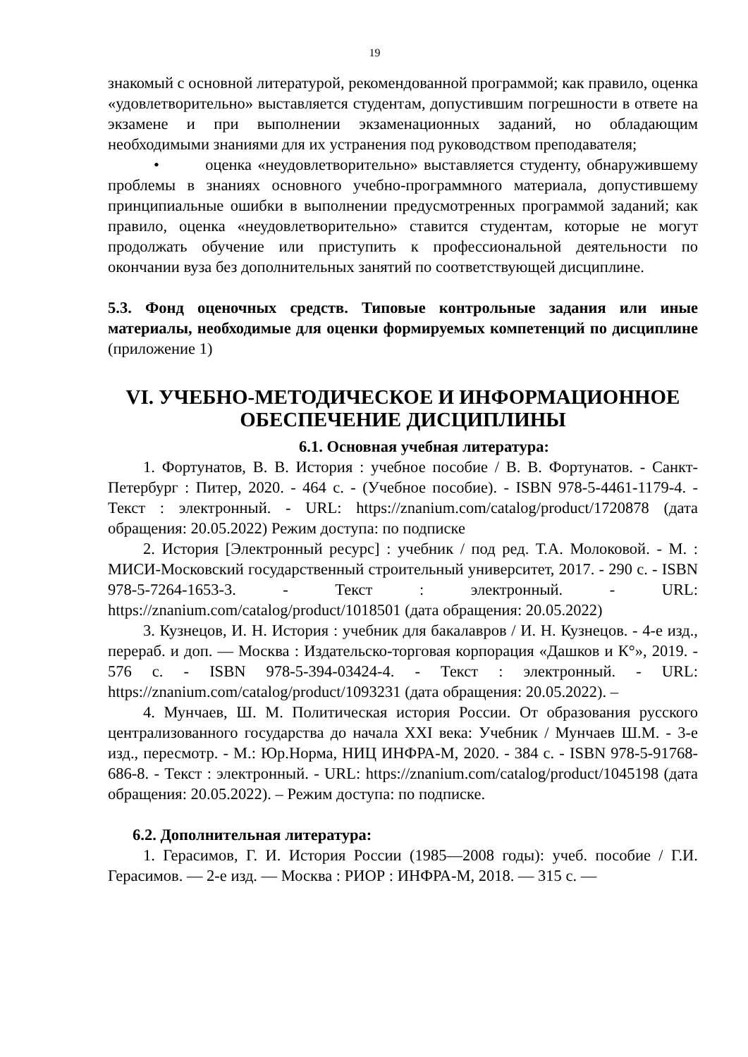19
знакомый с основной литературой, рекомендованной программой; как правило, оценка «удовлетворительно» выставляется студентам, допустившим погрешности в ответе на экзамене и при выполнении экзаменационных заданий, но обладающим необходимыми знаниями для их устранения под руководством преподавателя;
• оценка «неудовлетворительно» выставляется студенту, обнаружившему проблемы в знаниях основного учебно-программного материала, допустившему принципиальные ошибки в выполнении предусмотренных программой заданий; как правило, оценка «неудовлетворительно» ставится студентам, которые не могут продолжать обучение или приступить к профессиональной деятельности по окончании вуза без дополнительных занятий по соответствующей дисциплине.
5.3. Фонд оценочных средств. Типовые контрольные задания или иные материалы, необходимые для оценки формируемых компетенций по дисциплине (приложение 1)
VI. УЧЕБНО-МЕТОДИЧЕСКОЕ И ИНФОРМАЦИОННОЕ ОБЕСПЕЧЕНИЕ ДИСЦИПЛИНЫ
6.1. Основная учебная литература:
1. Фортунатов, В. В. История : учебное пособие / В. В. Фортунатов. - Санкт-Петербург : Питер, 2020. - 464 с. - (Учебное пособие). - ISBN 978-5-4461-1179-4. - Текст : электронный. - URL: https://znanium.com/catalog/product/1720878 (дата обращения: 20.05.2022) Режим доступа: по подписке
2. История [Электронный ресурс] : учебник / под ред. Т.А. Молоковой. - М. : МИСИ-Московский государственный строительный университет, 2017. - 290 с. - ISBN 978-5-7264-1653-3. - Текст : электронный. - URL: https://znanium.com/catalog/product/1018501 (дата обращения: 20.05.2022)
3. Кузнецов, И. Н. История : учебник для бакалавров / И. Н. Кузнецов. - 4-е изд., перераб. и доп. — Москва : Издательско-торговая корпорация «Дашков и К°», 2019. - 576 с. - ISBN 978-5-394-03424-4. - Текст : электронный. - URL: https://znanium.com/catalog/product/1093231 (дата обращения: 20.05.2022). –
4. Мунчаев, Ш. М. Политическая история России. От образования русского централизованного государства до начала XXI века: Учебник / Мунчаев Ш.М. - 3-е изд., пересмотр. - М.: Юр.Норма, НИЦ ИНФРА-М, 2020. - 384 с. - ISBN 978-5-91768-686-8. - Текст : электронный. - URL: https://znanium.com/catalog/product/1045198 (дата обращения: 20.05.2022). – Режим доступа: по подписке.
6.2. Дополнительная литература:
1. Герасимов, Г. И. История России (1985—2008 годы): учеб. пособие / Г.И. Герасимов. — 2-е изд. — Москва : РИОР : ИНФРА-М, 2018. — 315 с. —